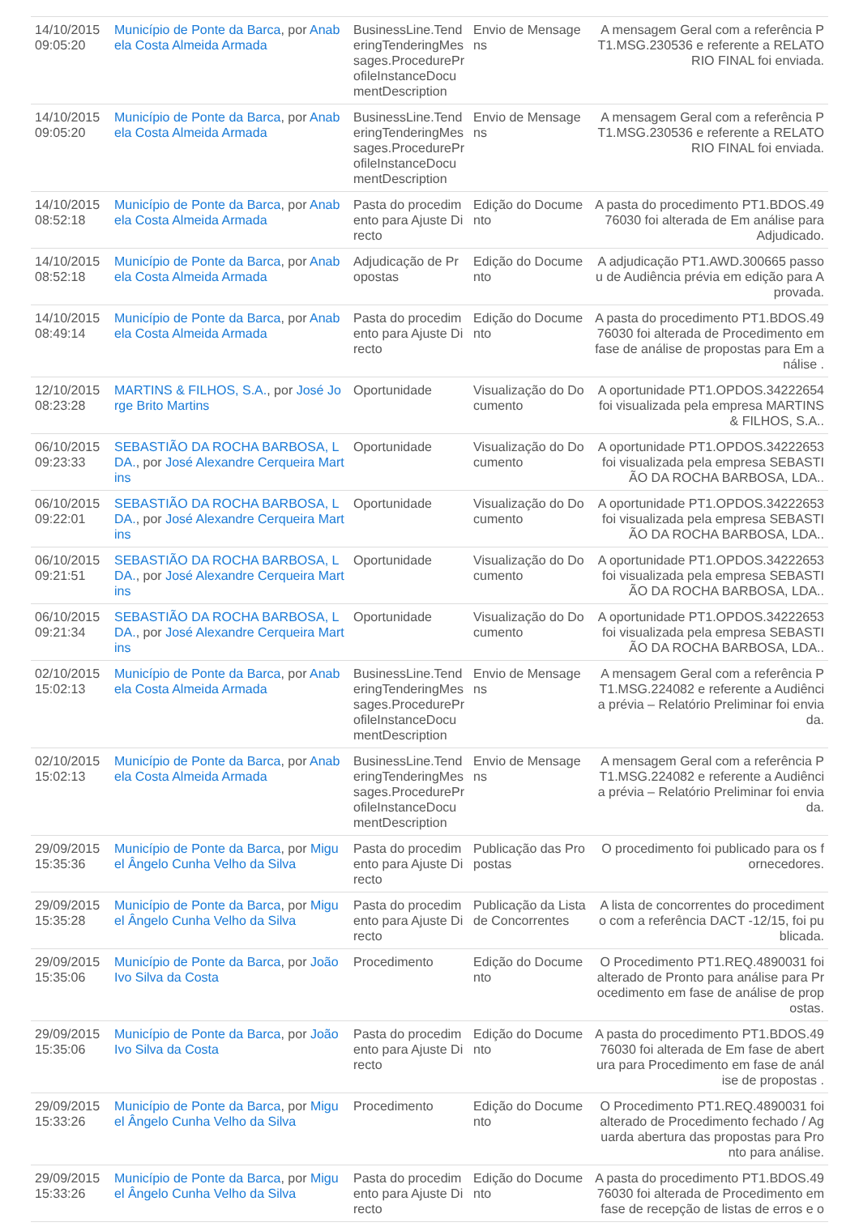| 14/10/2015 09:05:20 | Município de Ponte da Barca , por Anabela Costa Almeida Armada | BusinessLine.TenderingTenderingMessages.ProcedureProfileInstanceDocumentDescription | Envio de Mensagens | A mensagem Geral com a referência PT1.MSG.230536 e referente a RELATORIO FINAL foi enviada. |
| 14/10/2015 09:05:20 | Município de Ponte da Barca , por Anabela Costa Almeida Armada | BusinessLine.TenderingTenderingMessages.ProcedureProfileInstanceDocumentDescription | Envio de Mensagens | A mensagem Geral com a referência PT1.MSG.230536 e referente a RELATORIO FINAL foi enviada. |
| 14/10/2015 08:52:18 | Município de Ponte da Barca , por Anabela Costa Almeida Armada | Pasta do procedimento para Ajuste Directo | Edição do Documento | A pasta do procedimento PT1.BDOS.4976030 foi alterada de Em análise para Adjudicado. |
| 14/10/2015 08:52:18 | Município de Ponte da Barca , por Anabela Costa Almeida Armada | Adjudicação de Propostas | Edição do Documento | A adjudicação PT1.AWD.300665 passou de Audiência prévia em edição para Aprovada. |
| 14/10/2015 08:49:14 | Município de Ponte da Barca , por Anabela Costa Almeida Armada | Pasta do procedimento para Ajuste Directo | Edição do Documento | A pasta do procedimento PT1.BDOS.4976030 foi alterada de Procedimento em fase de análise de propostas para Em análise . |
| 12/10/2015 08:23:28 | MARTINS & FILHOS, S.A. , por José Jorge Brito Martins | Oportunidade | Visualização do Documento | A oportunidade PT1.OPDOS.34222654 foi visualizada pela empresa MARTINS & FILHOS, S.A.. |
| 06/10/2015 09:23:33 | SEBASTIÃO DA ROCHA BARBOSA, LDA. , por José Alexandre Cerqueira Martins | Oportunidade | Visualização do Documento | A oportunidade PT1.OPDOS.34222653 foi visualizada pela empresa SEBASTIÃO DA ROCHA BARBOSA, LDA.. |
| 06/10/2015 09:22:01 | SEBASTIÃO DA ROCHA BARBOSA, LDA. , por José Alexandre Cerqueira Martins | Oportunidade | Visualização do Documento | A oportunidade PT1.OPDOS.34222653 foi visualizada pela empresa SEBASTIÃO DA ROCHA BARBOSA, LDA.. |
| 06/10/2015 09:21:51 | SEBASTIÃO DA ROCHA BARBOSA, LDA. , por José Alexandre Cerqueira Martins | Oportunidade | Visualização do Documento | A oportunidade PT1.OPDOS.34222653 foi visualizada pela empresa SEBASTIÃO DA ROCHA BARBOSA, LDA.. |
| 06/10/2015 09:21:34 | SEBASTIÃO DA ROCHA BARBOSA, LDA. , por José Alexandre Cerqueira Martins | Oportunidade | Visualização do Documento | A oportunidade PT1.OPDOS.34222653 foi visualizada pela empresa SEBASTIÃO DA ROCHA BARBOSA, LDA.. |
| 02/10/2015 15:02:13 | Município de Ponte da Barca , por Anabela Costa Almeida Armada | BusinessLine.TenderingTenderingMessages.ProcedureProfileInstanceDocumentDescription | Envio de Mensagens | A mensagem Geral com a referência PT1.MSG.224082 e referente a Audiência prévia – Relatório Preliminar foi enviada. |
| 02/10/2015 15:02:13 | Município de Ponte da Barca , por Anabela Costa Almeida Armada | BusinessLine.TenderingTenderingMessages.ProcedureProfileInstanceDocumentDescription | Envio de Mensagens | A mensagem Geral com a referência PT1.MSG.224082 e referente a Audiência prévia – Relatório Preliminar foi enviada. |
| 29/09/2015 15:35:36 | Município de Ponte da Barca , por Miguel Ângelo Cunha Velho da Silva | Pasta do procedimento para Ajuste Directo | Publicação das Propostas | O procedimento foi publicado para os fornecedores. |
| 29/09/2015 15:35:28 | Município de Ponte da Barca , por Miguel Ângelo Cunha Velho da Silva | Pasta do procedimento para Ajuste Directo | Publicação da Lista de Concorrentes | A lista de concorrentes do procedimento com a referência DACT -12/15, foi publicada. |
| 29/09/2015 15:35:06 | Município de Ponte da Barca , por João Ivo Silva da Costa | Procedimento | Edição do Documento | O Procedimento PT1.REQ.4890031 foi alterado de Pronto para análise para Procedimento em fase de análise de propostas. |
| 29/09/2015 15:35:06 | Município de Ponte da Barca , por João Ivo Silva da Costa | Pasta do procedimento para Ajuste Directo | Edição do Documento | A pasta do procedimento PT1.BDOS.4976030 foi alterada de Em fase de abertura para Procedimento em fase de análise de propostas . |
| 29/09/2015 15:33:26 | Município de Ponte da Barca , por Miguel Ângelo Cunha Velho da Silva | Procedimento | Edição do Documento | O Procedimento PT1.REQ.4890031 foi alterado de Procedimento fechado / Aguarda abertura das propostas para Pronto para análise. |
| 29/09/2015 15:33:26 | Município de Ponte da Barca , por Miguel Ângelo Cunha Velho da Silva | Pasta do procedimento para Ajuste Directo | Edição do Documento | A pasta do procedimento PT1.BDOS.4976030 foi alterada de Procedimento em fase de recepção de listas de erros e o |